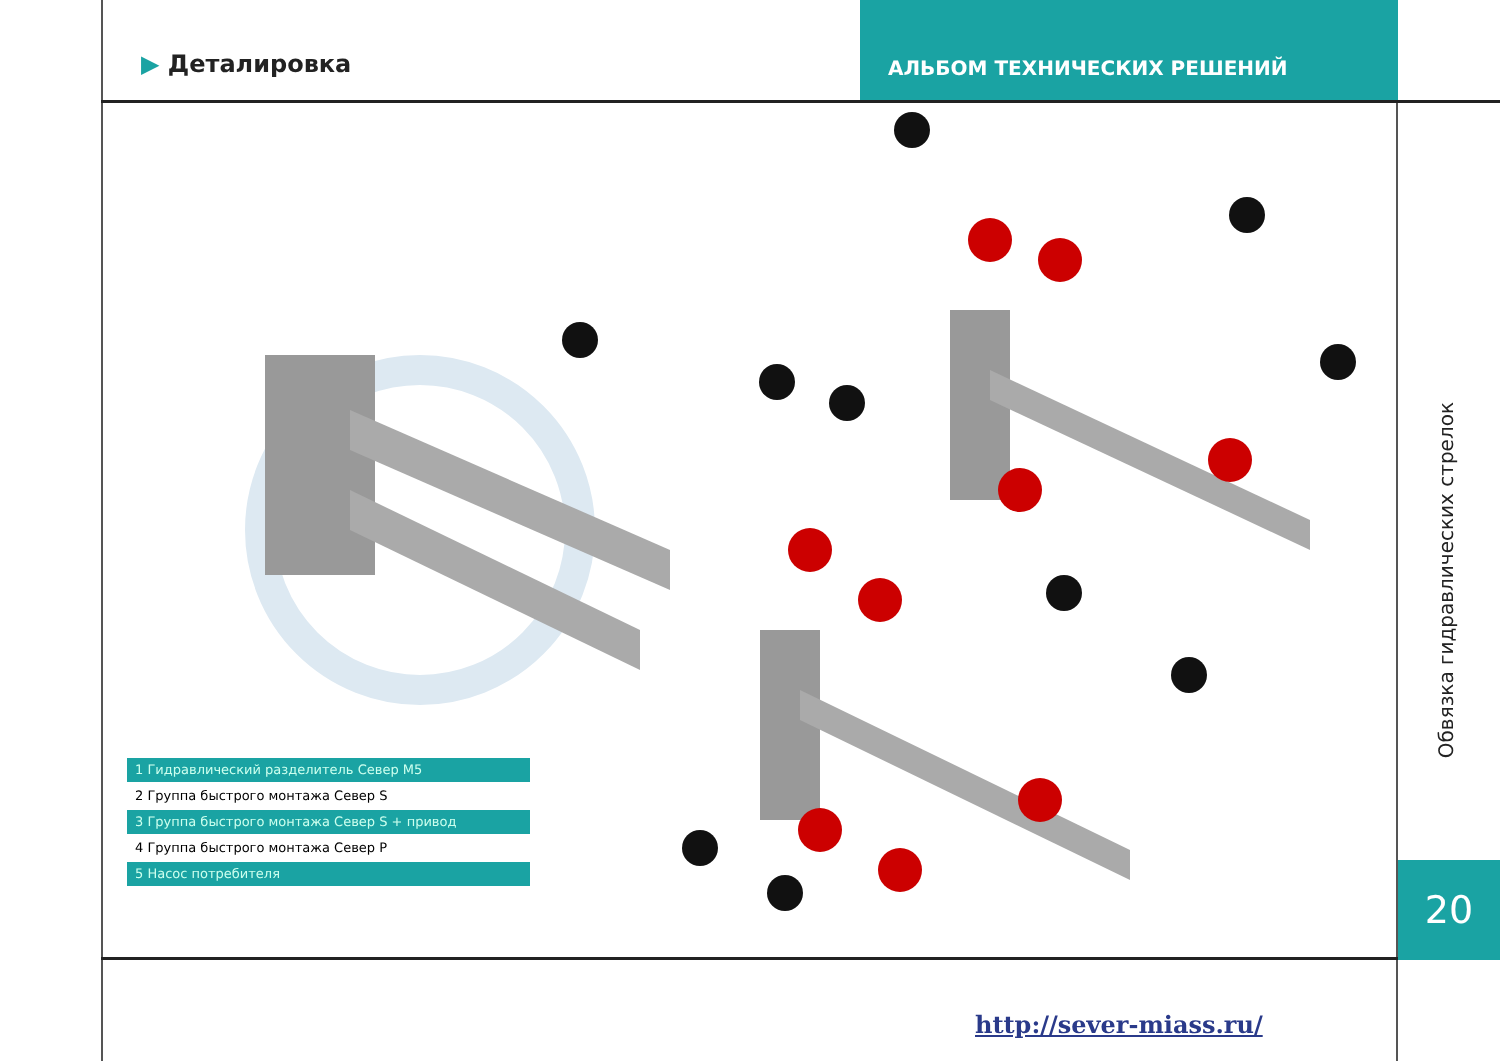▶ Деталировка
АЛЬБОМ ТЕХНИЧЕСКИХ РЕШЕНИЙ
1 Гидравлический разделитель Север М5
2 Группа быстрого монтажа Север S
3 Группа быстрого монтажа Север S + привод
4 Группа быстрого монтажа Север P
5 Насос потребителя
Обвязка гидравлических стрелок
20
http://sever-miass.ru/